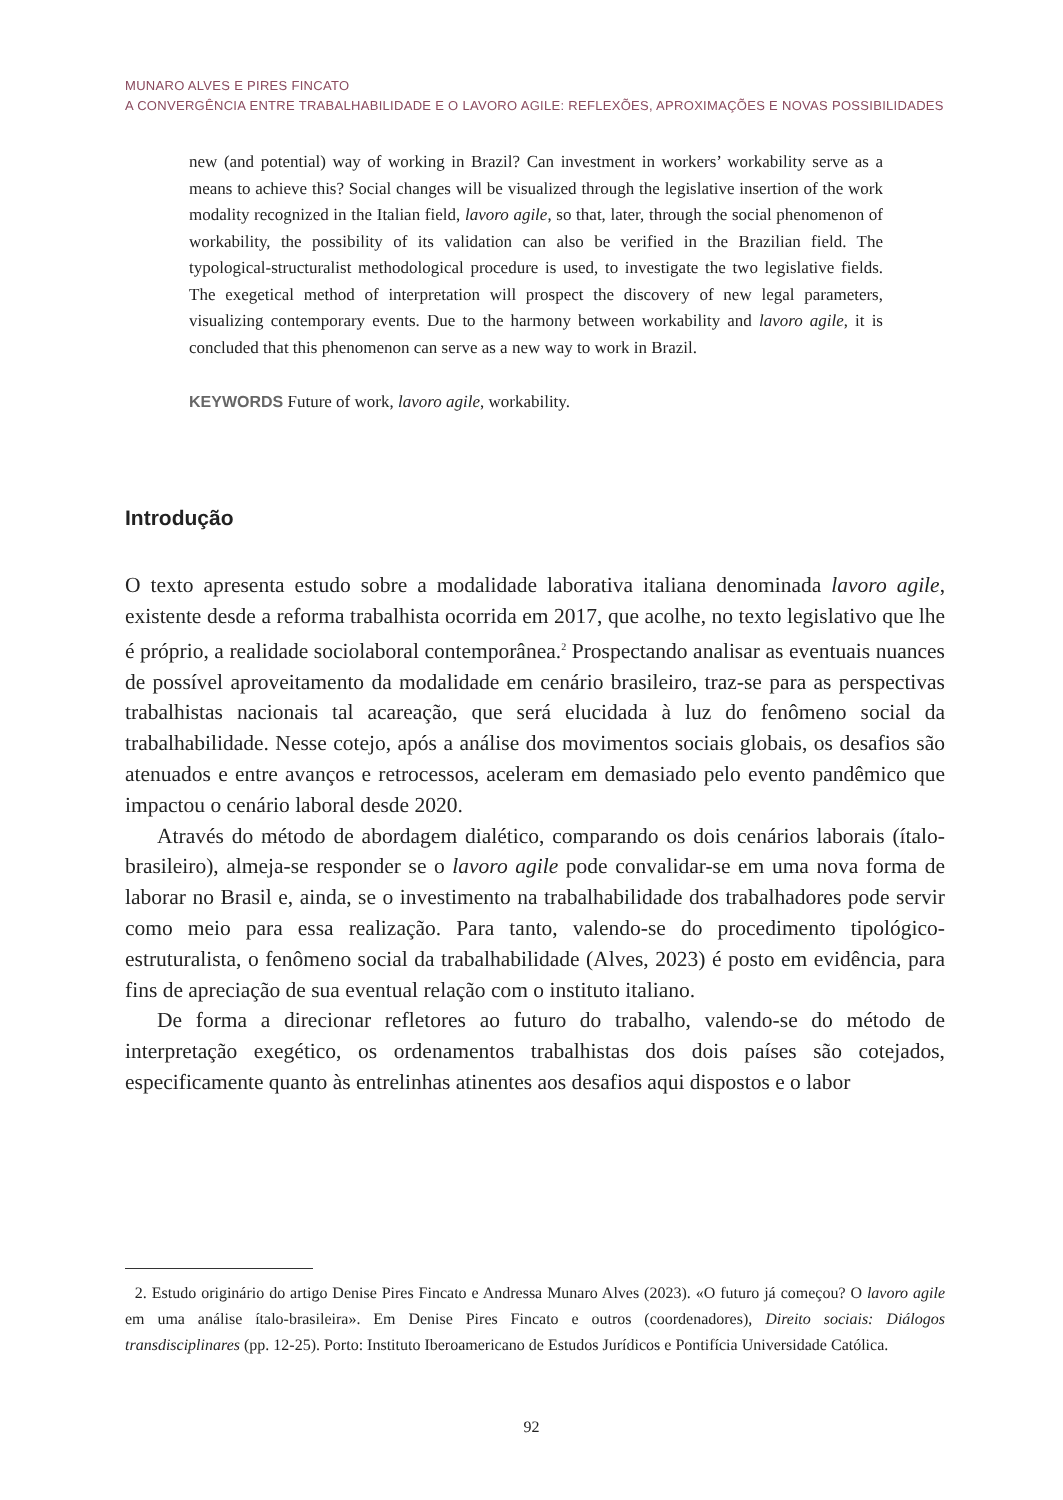MUNARO ALVES E PIRES FINCATO
A CONVERGÊNCIA ENTRE TRABALHABILIDADE E O LAVORO AGILE: REFLEXÕES, APROXIMAÇÕES E NOVAS POSSIBILIDADES
new (and potential) way of working in Brazil? Can investment in workers’ workability serve as a means to achieve this? Social changes will be visualized through the legislative insertion of the work modality recognized in the Italian field, lavoro agile, so that, later, through the social phenomenon of workability, the possibility of its validation can also be verified in the Brazilian field. The typological-structuralist methodological procedure is used, to investigate the two legislative fields. The exegetical method of interpretation will prospect the discovery of new legal parameters, visualizing contemporary events. Due to the harmony between workability and lavoro agile, it is concluded that this phenomenon can serve as a new way to work in Brazil.
KEYWORDS Future of work, lavoro agile, workability.
Introdução
O texto apresenta estudo sobre a modalidade laborativa italiana denominada lavoro agile, existente desde a reforma trabalhista ocorrida em 2017, que acolhe, no texto legislativo que lhe é próprio, a realidade sociolaboral contemporânea.<sup>2</sup> Prospectando analisar as eventuais nuances de possível aproveitamento da modalidade em cenário brasileiro, traz-se para as perspectivas trabalhistas nacionais tal acareação, que será elucidada à luz do fenômeno social da trabalhabilidade. Nesse cotejo, após a análise dos movimentos sociais globais, os desafios são atenuados e entre avanços e retrocessos, aceleram em demasiado pelo evento pandêmico que impactou o cenário laboral desde 2020.
Através do método de abordagem dialético, comparando os dois cenários laborais (ítalo-brasileiro), almeja-se responder se o lavoro agile pode convalidar-se em uma nova forma de laborar no Brasil e, ainda, se o investimento na trabalhabilidade dos trabalhadores pode servir como meio para essa realização. Para tanto, valendo-se do procedimento tipológico-estruturalista, o fenômeno social da trabalhabilidade (Alves, 2023) é posto em evidência, para fins de apreciação de sua eventual relação com o instituto italiano.
De forma a direcionar refletores ao futuro do trabalho, valendo-se do método de interpretação exegético, os ordenamentos trabalhistas dos dois países são cotejados, especificamente quanto às entrelinhas atinentes aos desafios aqui dispostos e o labor
2. Estudo originário do artigo Denise Pires Fincato e Andressa Munaro Alves (2023). «O futuro já começou? O lavoro agile em uma análise ítalo-brasileira». Em Denise Pires Fincato e outros (coordenadores), Direito sociais: Diálogos transdisciplinares (pp. 12-25). Porto: Instituto Iberoamericano de Estudos Jurídicos e Pontifícia Universidade Católica.
92